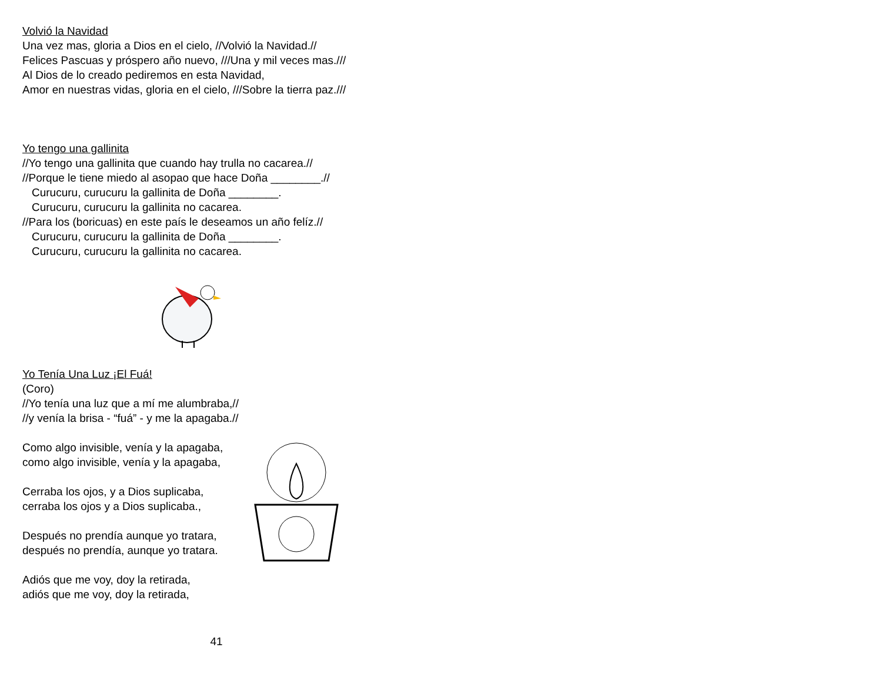Volvió la Navidad
Una vez mas, gloria a Dios en el cielo, //Volvió la Navidad.//
Felices Pascuas y próspero año nuevo, ///Una y mil veces mas.///
Al Dios de lo creado pediremos en esta Navidad,
Amor en nuestras vidas, gloria en el cielo, ///Sobre la tierra paz.///
Yo tengo una gallinita
//Yo tengo una gallinita que cuando hay trulla no cacarea.//
//Porque le tiene miedo al asopao que hace Doña ________.//
Curucuru, curucuru la gallinita de Doña ________.
Curucuru, curucuru la gallinita no cacarea.
//Para los (boricuas) en este país le deseamos un año felíz.//
Curucuru, curucuru la gallinita de Doña ________.
Curucuru, curucuru la gallinita no cacarea.
Yo Tenía Una Luz ¡El Fuá!
(Coro)
//Yo tenía una luz que a mí me alumbraba,//
//y venía la brisa - “fuá” - y me la apagaba.//
Como algo invisible, venía y la apagaba,
como algo invisible, venía y la apagaba,
Cerraba los ojos, y a Dios suplicaba,
cerraba los ojos y a Dios suplicaba.,
Después no prendía aunque yo tratara,
después no prendía, aunque yo tratara.
Adiós que me voy, doy la retirada,
adiós que me voy, doy la retirada,
41